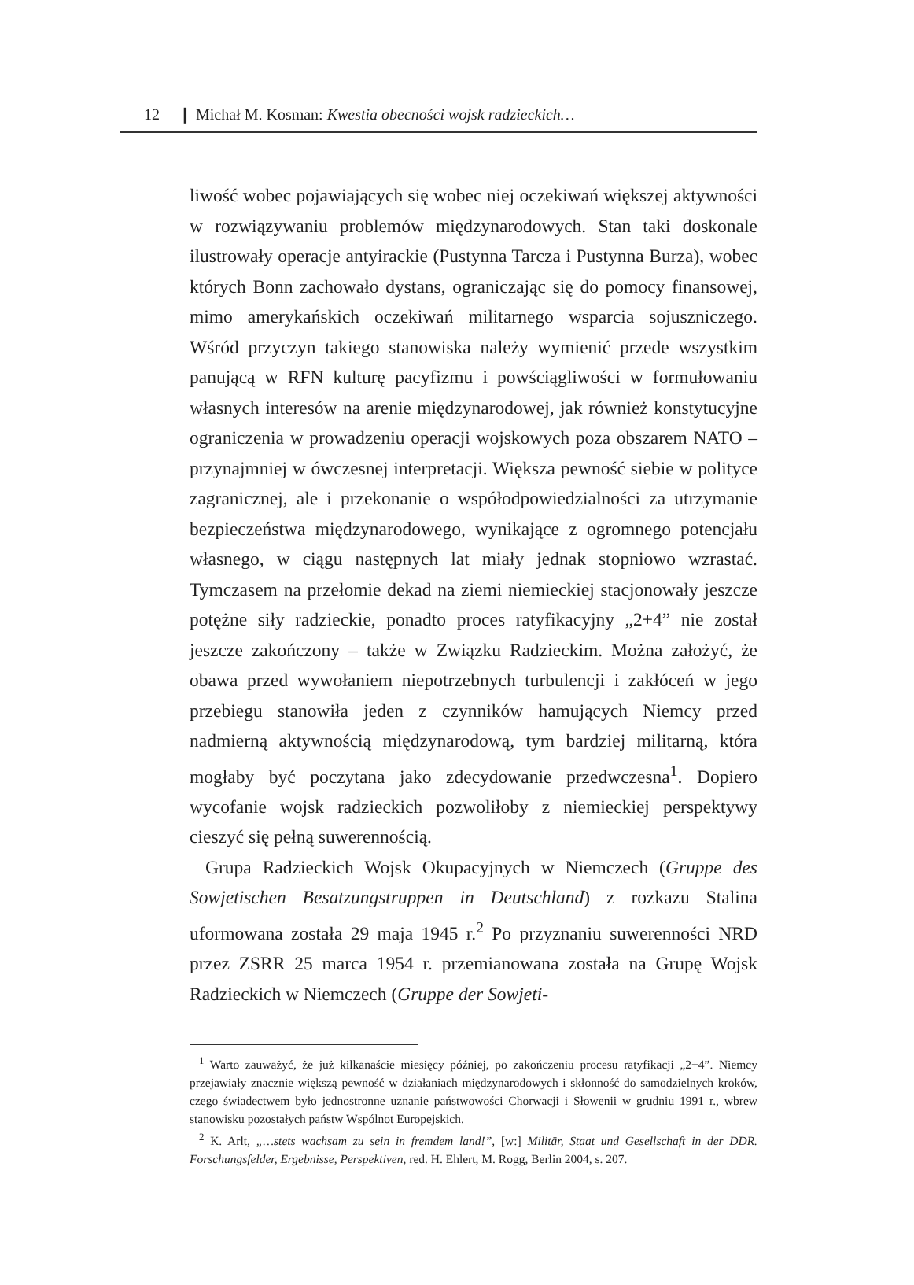12 ❙ Michał M. Kosman: Kwestia obecności wojsk radzieckich…
liwość wobec pojawiających się wobec niej oczekiwań większej aktywności w rozwiązywaniu problemów międzynarodowych. Stan taki doskonale ilustrowały operacje antyirackie (Pustynna Tarcza i Pustynna Burza), wobec których Bonn zachowało dystans, ograniczając się do pomocy finansowej, mimo amerykańskich oczekiwań militarnego wsparcia sojuszniczego. Wśród przyczyn takiego stanowiska należy wymienić przede wszystkim panującą w RFN kulturę pacyfizmu i powściągliwości w formułowaniu własnych interesów na arenie międzynarodowej, jak również konstytucyjne ograniczenia w prowadzeniu operacji wojskowych poza obszarem NATO – przynajmniej w ówczesnej interpretacji. Większa pewność siebie w polityce zagranicznej, ale i przekonanie o współodpowiedzialności za utrzymanie bezpieczeństwa międzynarodowego, wynikające z ogromnego potencjału własnego, w ciągu następnych lat miały jednak stopniowo wzrastać. Tymczasem na przełomie dekad na ziemi niemieckiej stacjonowały jeszcze potężne siły radzieckie, ponadto proces ratyfikacyjny „2+4” nie został jeszcze zakończony – także w Związku Radzieckim. Można założyć, że obawa przed wywołaniem niepotrzebnych turbulencji i zakłóceń w jego przebiegu stanowiła jeden z czynników hamujących Niemcy przed nadmierną aktywnością międzynarodową, tym bardziej militarną, która mogłaby być poczytana jako zdecydowanie przedwczesna<sup>1</sup>. Dopiero wycofanie wojsk radzieckich pozwoliłoby z niemieckiej perspektywy cieszyć się pełną suwerennością.
Grupa Radzieckich Wojsk Okupacyjnych w Niemczech (Gruppe des Sowjetischen Besatzungstruppen in Deutschland) z rozkazu Stalina uformowana została 29 maja 1945 r.<sup>2</sup> Po przyznaniu suwerenności NRD przez ZSRR 25 marca 1954 r. przemianowana została na Grupę Wojsk Radzieckich w Niemczech (Gruppe der Sowjeti-
<sup>1</sup> Warto zauważyć, że już kilkanaście miesięcy później, po zakończeniu procesu ratyfikacji „2+4”. Niemcy przejawiały znacznie większą pewność w działaniach międzynarodowych i skłonność do samodzielnych kroków, czego świadectwem było jednostronne uznanie państwowości Chorwacji i Słowenii w grudniu 1991 r., wbrew stanowisku pozostałych państw Wspólnot Europejskich.
<sup>2</sup> K. Arlt, „…stets wachsam zu sein in fremdem land!”, [w:] Militär, Staat und Gesellschaft in der DDR. Forschungsfelder, Ergebnisse, Perspektiven, red. H. Ehlert, M. Rogg, Berlin 2004, s. 207.